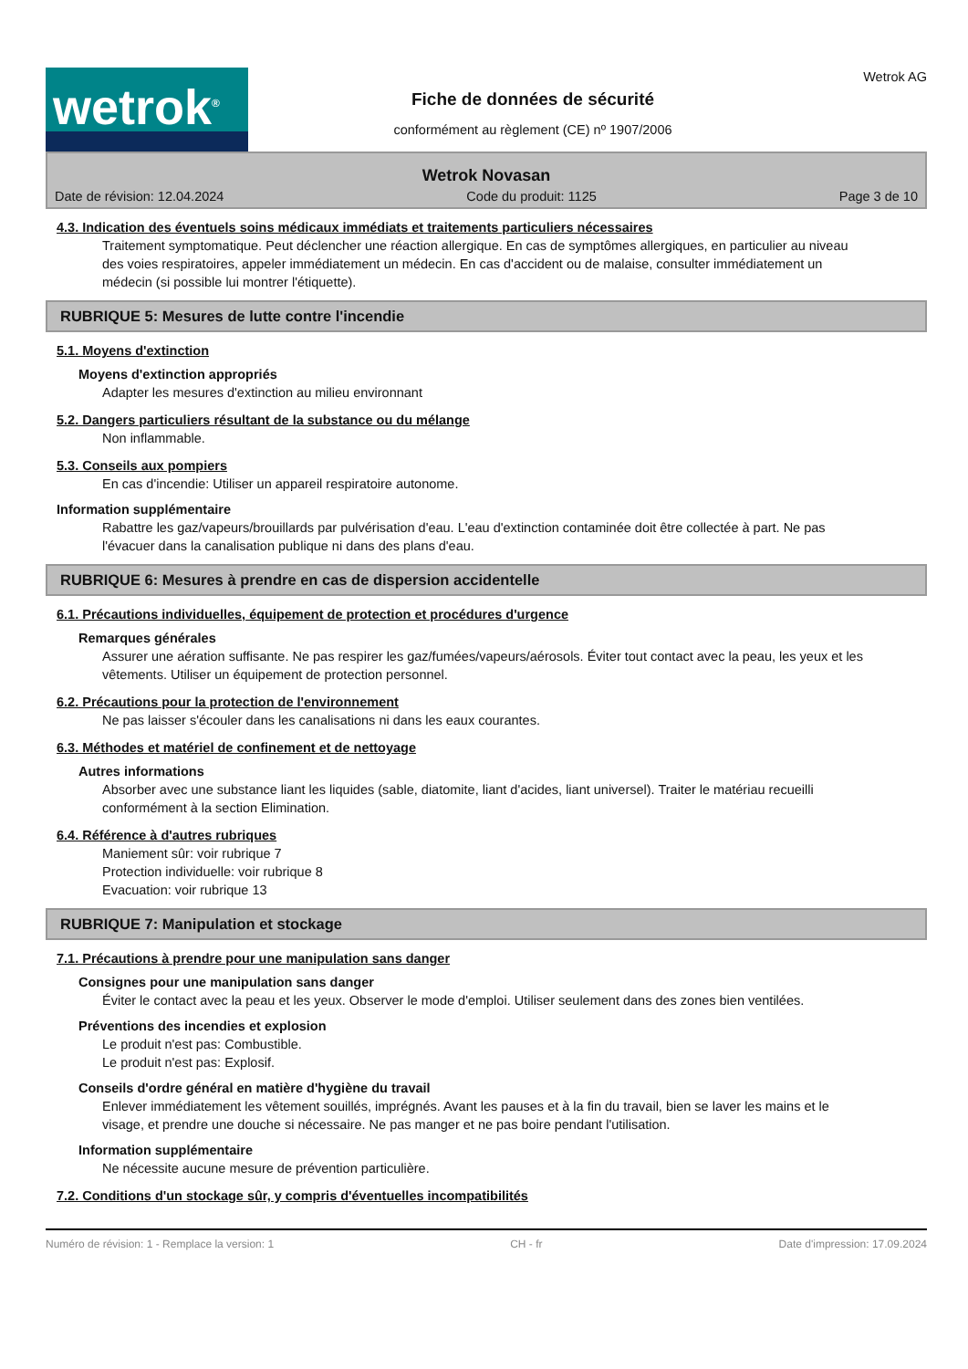wetrok<sup>®</sup>
Fiche de données de sécurité
conformément au règlement (CE) nº 1907/2006
Wetrok AG
Wetrok Novasan
Date de révision: 12.04.2024 Code du produit: 1125 Page 3 de 10
4.3. Indication des éventuels soins médicaux immédiats et traitements particuliers nécessaires
Traitement symptomatique. Peut déclencher une réaction allergique. En cas de symptômes allergiques, en particulier au niveau des voies respiratoires, appeler immédiatement un médecin. En cas d'accident ou de malaise, consulter immédiatement un médecin (si possible lui montrer l'étiquette).
RUBRIQUE 5: Mesures de lutte contre l'incendie
5.1. Moyens d'extinction
Moyens d'extinction appropriés
Adapter les mesures d'extinction au milieu environnant
5.2. Dangers particuliers résultant de la substance ou du mélange
Non inflammable.
5.3. Conseils aux pompiers
En cas d'incendie: Utiliser un appareil respiratoire autonome.
Information supplémentaire
Rabattre les gaz/vapeurs/brouillards par pulvérisation d'eau. L'eau d'extinction contaminée doit être collectée à part. Ne pas l'évacuer dans la canalisation publique ni dans des plans d'eau.
RUBRIQUE 6: Mesures à prendre en cas de dispersion accidentelle
6.1. Précautions individuelles, équipement de protection et procédures d'urgence
Remarques générales
Assurer une aération suffisante. Ne pas respirer les gaz/fumées/vapeurs/aérosols. Éviter tout contact avec la peau, les yeux et les vêtements. Utiliser un équipement de protection personnel.
6.2. Précautions pour la protection de l'environnement
Ne pas laisser s'écouler dans les canalisations ni dans les eaux courantes.
6.3. Méthodes et matériel de confinement et de nettoyage
Autres informations
Absorber avec une substance liant les liquides (sable, diatomite, liant d'acides, liant universel). Traiter le matériau recueilli conformément à la section Elimination.
6.4. Référence à d'autres rubriques
Maniement sûr: voir rubrique 7
Protection individuelle: voir rubrique 8
Evacuation: voir rubrique 13
RUBRIQUE 7: Manipulation et stockage
7.1. Précautions à prendre pour une manipulation sans danger
Consignes pour une manipulation sans danger
Éviter le contact avec la peau et les yeux. Observer le mode d'emploi. Utiliser seulement dans des zones bien ventilées.
Préventions des incendies et explosion
Le produit n'est pas: Combustible.
Le produit n'est pas: Explosif.
Conseils d'ordre général en matière d'hygiène du travail
Enlever immédiatement les vêtement souillés, imprégnés. Avant les pauses et à la fin du travail, bien se laver les mains et le visage, et prendre une douche si nécessaire. Ne pas manger et ne pas boire pendant l'utilisation.
Information supplémentaire
Ne nécessite aucune mesure de prévention particulière.
7.2. Conditions d'un stockage sûr, y compris d'éventuelles incompatibilités
Numéro de révision: 1 - Remplace la version: 1 CH - fr Date d'impression: 17.09.2024